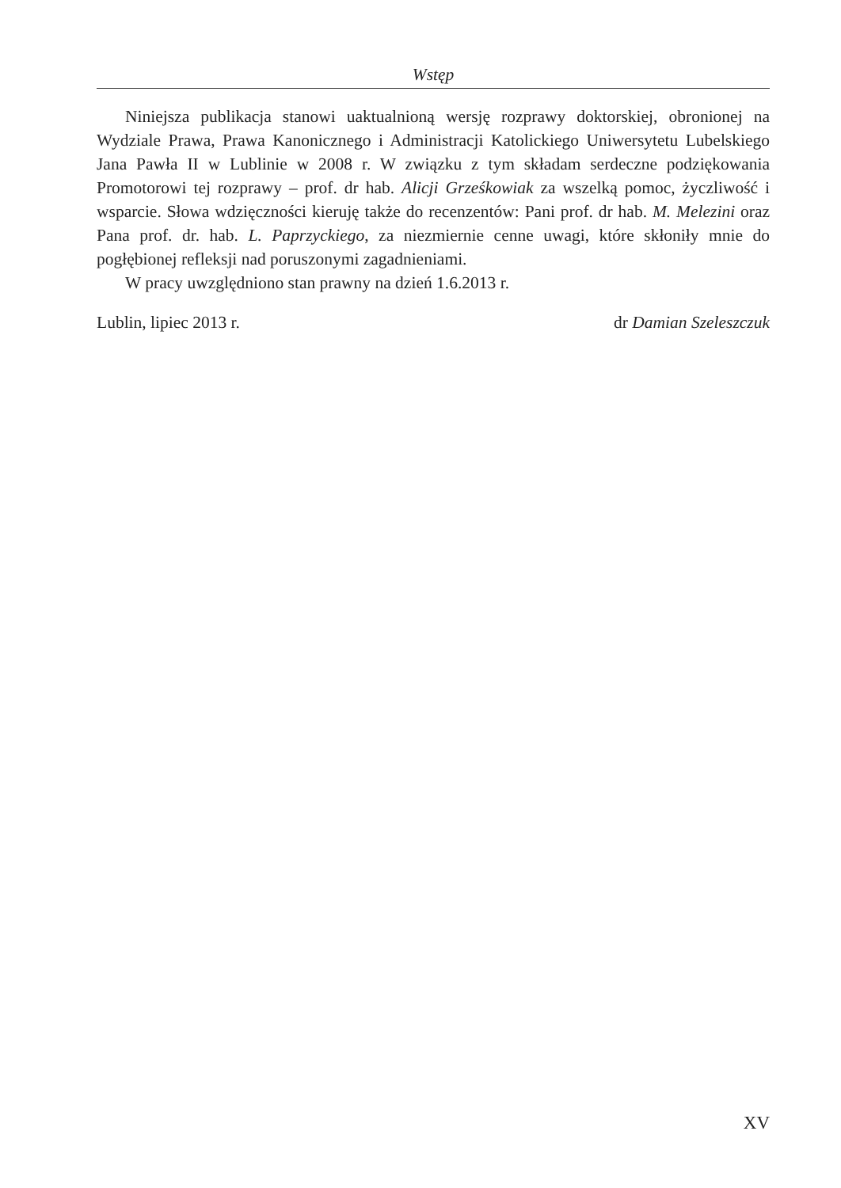Wstęp
Niniejsza publikacja stanowi uaktualnioną wersję rozprawy doktorskiej, obronionej na Wydziale Prawa, Prawa Kanonicznego i Administracji Katolickiego Uniwersytetu Lubelskiego Jana Pawła II w Lublinie w 2008 r. W związku z tym składam serdeczne podziękowania Promotorowi tej rozprawy – prof. dr hab. Alicji Grześkowiak za wszelką pomoc, życzliwość i wsparcie. Słowa wdzięczności kieruję także do recenzentów: Pani prof. dr hab. M. Melezini oraz Pana prof. dr. hab. L. Paprzyckiego, za niezmiernie cenne uwagi, które skłoniły mnie do pogłębionej refleksji nad poruszonymi zagadnieniami.
W pracy uwzględniono stan prawny na dzień 1.6.2013 r.
Lublin, lipiec 2013 r. dr Damian Szeleszczuk
XV